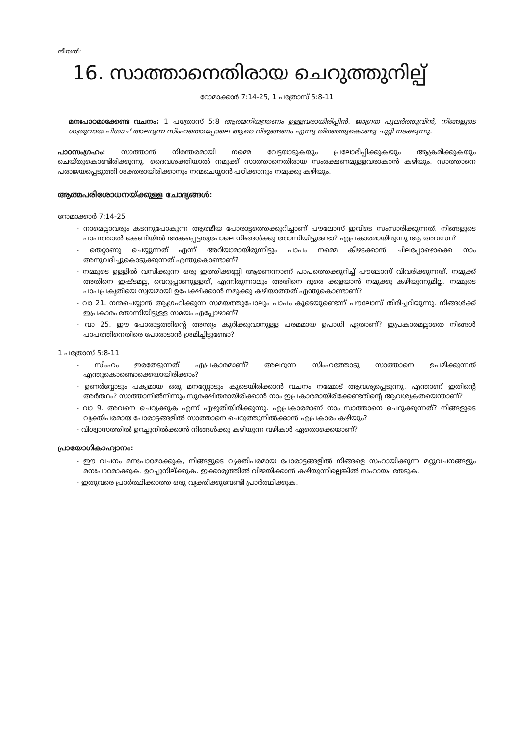തീയതി:
16. സാത്താനെതിരായ ചെറുത്തുനില്പ്
റോമാക്കാർ 7:14-25, 1 പത്രോസ് 5:8-11
മനഃപാഠമാക്കേണ്ട വചനം: 1 പത്രോസ് 5:8 ആത്മനിയന്ത്രണം ഉള്ളവരായിരിപ്പിൻ. ജാഗ്രത പുലർത്തുവിൻ, നിങ്ങളുടെ ശത്രുവായ പിശാച് അലറുന്ന സിംഹത്തെപ്പോലെ ആരെ വിഴുങ്ങണം എന്നു തിരഞ്ഞുകൊണ്ടു ചുറ്റി നടക്കുന്നു.
പാഠസംഗ്രഹം: സാത്താൻ നിരന്തരമായി നമ്മെ വേട്ടയാടുകയും പ്രലോഭിപ്പിക്കുകയും ആക്രമിക്കുകയും ചെയ്തുകൊണ്ടിരിക്കുന്നു. ദൈവശക്തിയാൽ നമുക്ക് സാത്താനെതിരായ സംരക്ഷണമുള്ളവരാകാൻ കഴിയും. സാത്താനെ പരാജയപ്പെടുത്തി ശക്തരായിരിക്കാനും നന്മചെയ്യാൻ പഠിക്കാനും നമുക്കു കഴിയും.
ആത്മപരിശോധനയ്ക്കുള്ള ചോദ്യങ്ങൾ:
റോമാക്കാർ 7:14-25
- നാമെല്ലാവരും കടന്നുപോകുന്ന ആത്മീയ പോരാട്ടത്തെക്കുറിച്ചാണ് പൗലോസ് ഇവിടെ സംസാരിക്കുന്നത്. നിങ്ങളുടെ പാപത്താൽ കെണിയിൽ അകപ്പെട്ടതുപോലെ നിങ്ങൾക്കു തോന്നിയിട്ടുണ്ടോ? എപ്രകാരമായിരുന്നു ആ അവസ്ഥ?
- തെറ്റാണു ചെയ്യുന്നത് എന്ന് അറിയാമായിരുന്നിട്ടും പാപം നമ്മെ കീഴടക്കാൻ ചിലപ്പോഴൊക്കെ നാം അനുവദിച്ചുകൊടുക്കുന്നത് എന്തുകൊണ്ടാണ്?
- നമ്മുടെ ഉള്ളിൽ വസിക്കുന്ന ഒരു ഇത്തിക്കണ്ണി ആണെന്നാണ് പാപത്തെക്കുറിച്ച് പൗലോസ് വിവരിക്കുന്നത്. നമുക്ക് അതിനെ ഇഷ്ടമല്ല, വെറുപ്പാണുള്ളത്, എന്നിരുന്നാലും അതിനെ ദൂരെ ക്കളയാൻ നമുക്കു കഴിയുന്നുമില്ല. നമ്മുടെ പാപപ്രകൃതിയെ സ്വയമായി ഉപേക്ഷിക്കാൻ നമുക്കു കഴിയാത്തത് എന്തുകൊണ്ടാണ്?
- വാ 21. നന്മചെയ്യാൻ ആഗ്രഹിക്കുന്ന സമയത്തുപോലും പാപം കൂടെയുണ്ടെന്ന് പൗലോസ് തിരിച്ചറിയുന്നു. നിങ്ങൾക്ക് ഇപ്രകാരം തോന്നിയിട്ടുള്ള സമയം എപ്പോഴാണ്?
- വാ 25. ഈ പോരാട്ടത്തിന്റെ അന്ത്യം കുറിക്കുവാനുള്ള പരമമായ ഉപാധി ഏതാണ്? ഇപ്രകാരമല്ലാതെ നിങ്ങൾ പാപത്തിനെതിരെ പോരാടാൻ ശ്രമിച്ചിട്ടുണ്ടോ?
1 പത്രോസ് 5:8-11
- സിംഹം ഇരതേടുന്നത് എപ്രകാരമാണ്? അലറുന്ന സിംഹത്തോടു സാത്താനെ ഉപമിക്കുന്നത് എന്തുകൊണ്ടൊക്കെയായിരിക്കാം?
- ഉണർവ്വോടും പക്വമായ ഒരു മനസ്സോടും കൂടെയിരിക്കാൻ വചനം നമ്മോട് ആവശ്യപ്പെടുന്നു. എന്താണ് ഇതിന്റെ അർത്ഥം? സാത്താനിൽനിന്നും സുരക്ഷിതരായിരിക്കാൻ നാം ഇപ്രകാരമായിരിക്കേണ്ടതിന്റെ ആവശ്യകതയെന്താണ്?
- വാ 9. അവനെ ചെറുക്കുക എന്ന് എഴുതിയിരിക്കുന്നു. എപ്രകാരമാണ് നാം സാത്താനെ ചെറുക്കുന്നത്? നിങ്ങളുടെ വ്യക്തിപരമായ പോരാട്ടങ്ങളിൽ സാത്താനെ ചെറുത്തുനിൽക്കാൻ എപ്രകാരം കഴിയും?
- വിശ്വാസത്തിൽ ഉറച്ചുനിൽക്കാൻ നിങ്ങൾക്കു കഴിയുന്ന വഴികൾ ഏതൊക്കെയാണ്?
പ്രായോഗികാഹ്വാനം:
- ഈ വചനം മനഃപാഠമാക്കുക, നിങ്ങളുടെ വ്യക്തിപരമായ പോരാട്ടങ്ങളിൽ നിങ്ങളെ സഹായിക്കുന്ന മറ്റുവചനങ്ങളും മനഃപാഠമാക്കുക. ഉറച്ചുനില്ക്കുക. ഇക്കാര്യത്തിൽ വിജയിക്കാൻ കഴിയുന്നില്ലെങ്കിൽ സഹായം തേടുക.
- ഇതുവരെ പ്രാർത്ഥിക്കാത്ത ഒരു വ്യക്തിക്കുവേണ്ടി പ്രാർത്ഥിക്കുക.